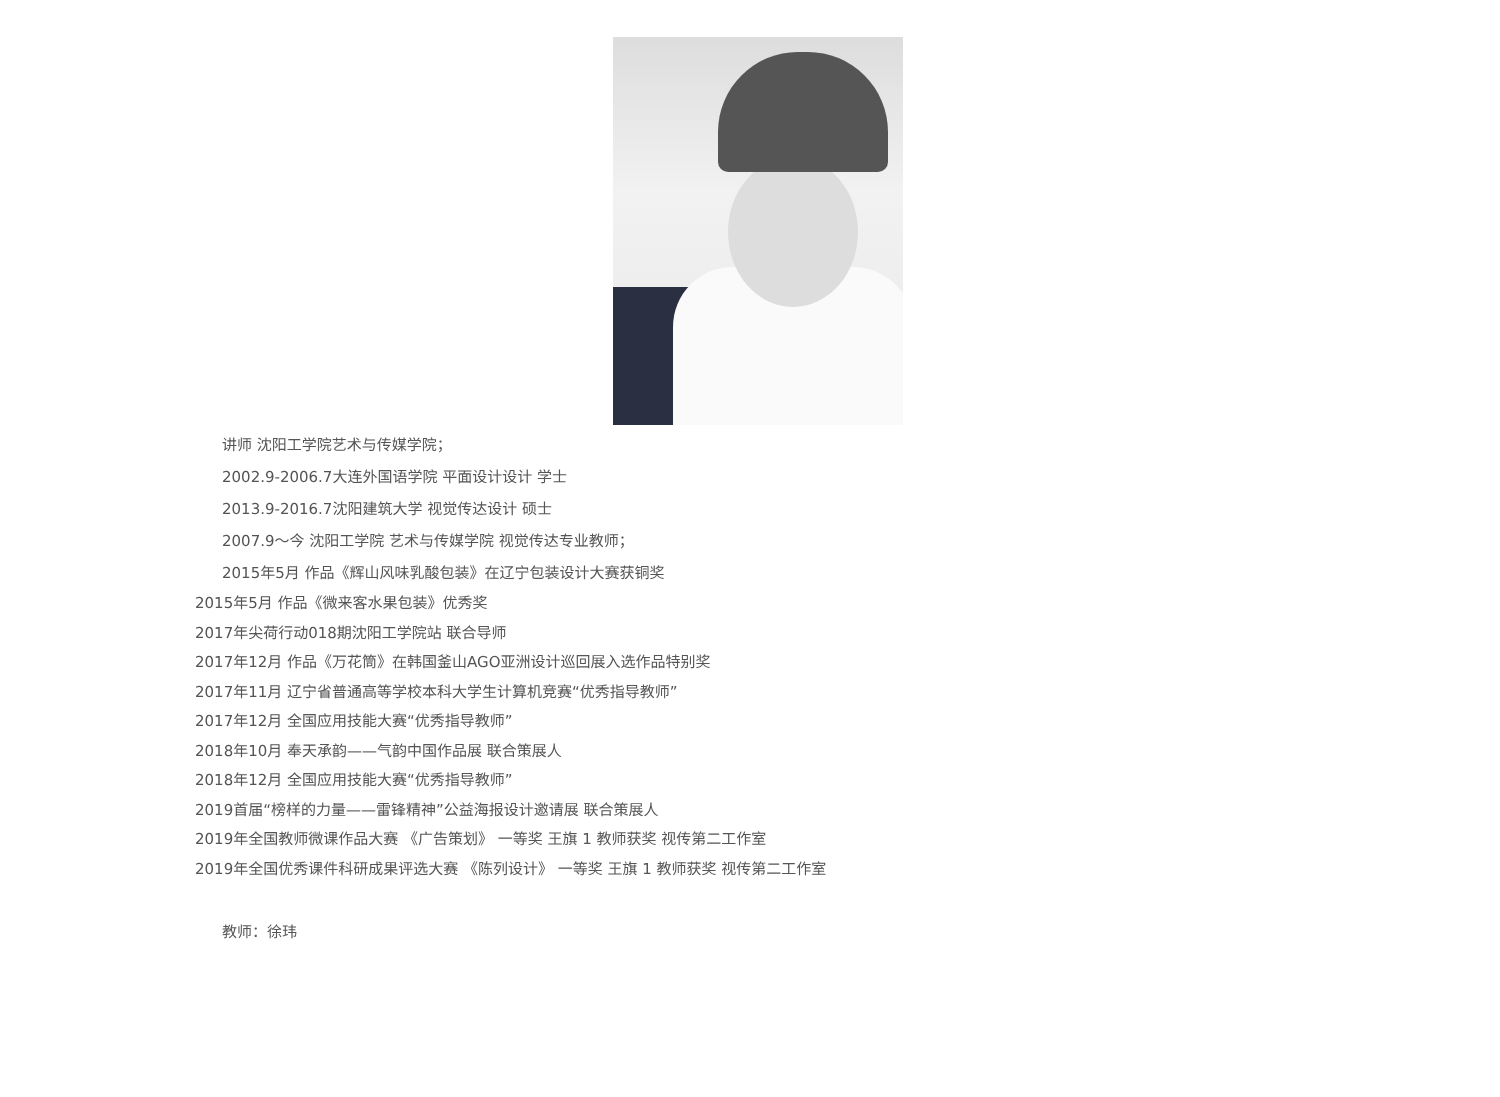讲师 沈阳工学院艺术与传媒学院；
2002.9-2006.7大连外国语学院 平面设计设计 学士
2013.9-2016.7沈阳建筑大学 视觉传达设计 硕士
2007.9～今 沈阳工学院 艺术与传媒学院 视觉传达专业教师；
2015年5月 作品《辉山风味乳酸包装》在辽宁包装设计大赛获铜奖
2015年5月 作品《微来客水果包装》优秀奖
2017年尖荷行动018期沈阳工学院站 联合导师
2017年12月 作品《万花筒》在韩国釜山AGO亚洲设计巡回展入选作品特别奖
2017年11月 辽宁省普通高等学校本科大学生计算机竞赛“优秀指导教师”
2017年12月 全国应用技能大赛“优秀指导教师”
2018年10月 奉天承韵——气韵中国作品展 联合策展人
2018年12月 全国应用技能大赛“优秀指导教师”
2019首届“榜样的力量——雷锋精神”公益海报设计邀请展 联合策展人
2019年全国教师微课作品大赛 《广告策划》 一等奖 王旗 1 教师获奖 视传第二工作室
2019年全国优秀课件科研成果评选大赛 《陈列设计》 一等奖 王旗 1 教师获奖 视传第二工作室
教师：徐玮